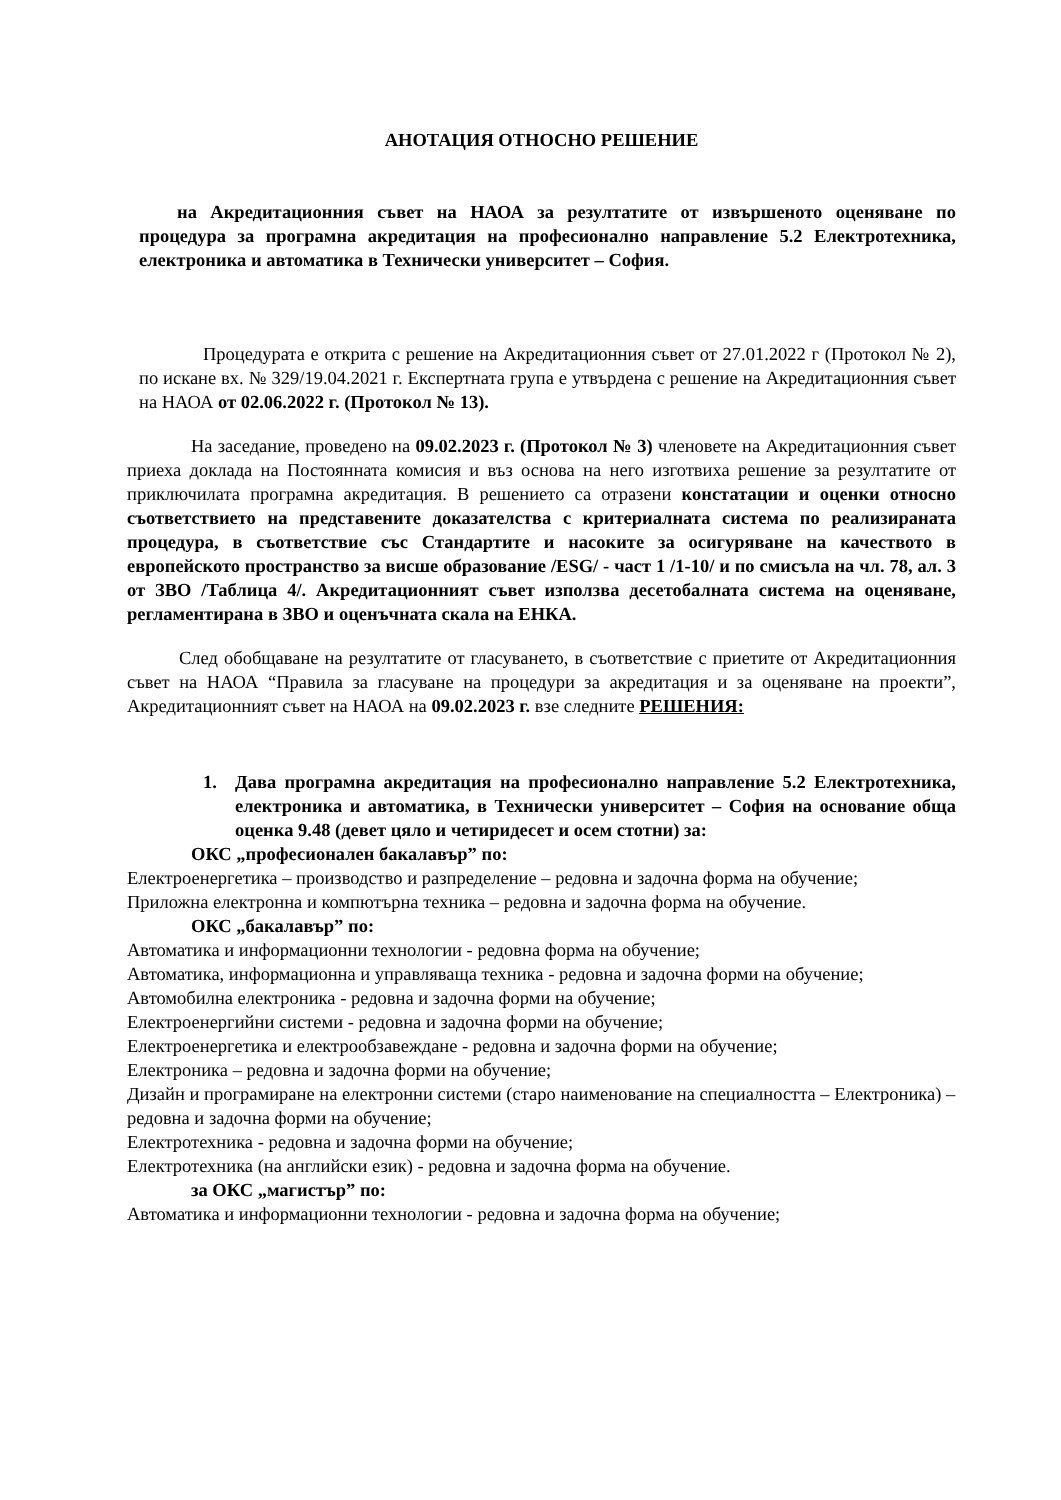АНОТАЦИЯ ОТНОСНО РЕШЕНИЕ
на Акредитационния съвет на НАОА за резултатите от извършеното оценяване по процедура за програмна акредитация на професионално направление 5.2 Електротехника, електроника и автоматика в Технически университет – София.
Процедурата е открита с решение на Акредитационния съвет от 27.01.2022 г (Протокол № 2), по искане вх. № 329/19.04.2021 г. Експертната група е утвърдена с решение на Акредитационния съвет на НАОА от 02.06.2022 г. (Протокол № 13).
На заседание, проведено на 09.02.2023 г. (Протокол № 3) членовете на Акредитационния съвет приеха доклада на Постоянната комисия и въз основа на него изготвиха решение за резултатите от приключилата програмна акредитация. В решението са отразени констатации и оценки относно съответствието на представените доказателства с критериалната система по реализираната процедура, в съответствие със Стандартите и насоките за осигуряване на качеството в европейското пространство за висше образование /ESG/ - част 1 /1-10/ и по смисъла на чл. 78, ал. 3 от ЗВО /Таблица 4/. Акредитационният съвет използва десетобалната система на оценяване, регламентирана в ЗВО и оценъчната скала на ЕНКА.
След обобщаване на резултатите от гласуването, в съответствие с приетите от Акредитационния съвет на НАОА “Правила за гласуване на процедури за акредитация и за оценяване на проекти”, Акредитационният съвет на НАОА на 09.02.2023 г. взе следните РЕШЕНИЯ:
1. Дава програмна акредитация на професионално направление 5.2 Електротехника, електроника и автоматика, в Технически университет – София на основание обща оценка 9.48 (девет цяло и четиридесет и осем стотни) за:
ОКС „професионален бакалавър” по:
Електроенергетика – производство и разпределение – редовна и задочна форма на обучение;
Приложна електронна и компютърна техника – редовна и задочна форма на обучение.
ОКС „бакалавър” по:
Автоматика и информационни технологии - редовна форма на обучение;
Автоматика, информационна и управляваща техника - редовна и задочна форми на обучение;
Автомобилна електроника - редовна и задочна форми на обучение;
Електроенергийни системи - редовна и задочна форми на обучение;
Електроенергетика и електрообзавеждане - редовна и задочна форми на обучение;
Електроника – редовна и задочна форми на обучение;
Дизайн и програмиране на електронни системи (старо наименование на специалността – Електроника) – редовна и задочна форми на обучение;
Електротехника - редовна и задочна форми на обучение;
Електротехника (на английски език) - редовна и задочна форма на обучение.
за ОКС „магистър” по:
Автоматика и информационни технологии - редовна и задочна форма на обучение;